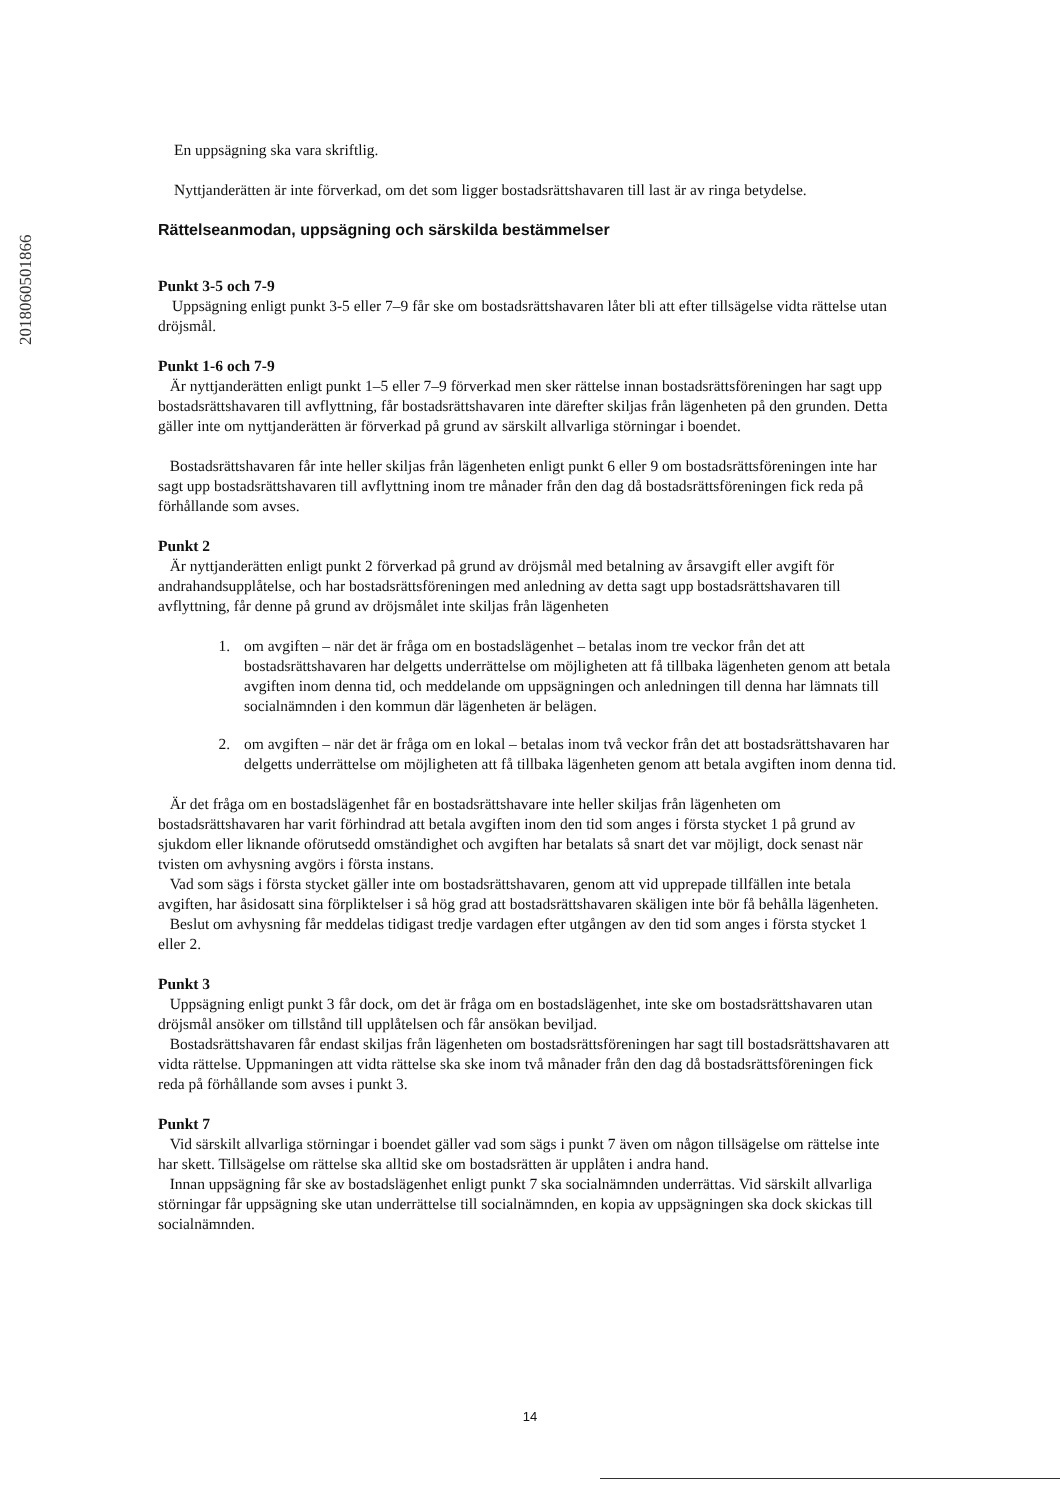201806050​1866
En uppsägning ska vara skriftlig.
Nyttjanderätten är inte förverkad, om det som ligger bostadsrättshavaren till last är av ringa betydelse.
Rättelseanmodan, uppsägning och särskilda bestämmelser
Punkt 3-5 och 7-9
Uppsägning enligt punkt 3-5 eller 7–9 får ske om bostadsrättshavaren låter bli att efter tillsägelse vidta rättelse utan dröjsmål.
Punkt 1-6 och 7-9
Är nyttjanderätten enligt punkt 1–5 eller 7–9 förverkad men sker rättelse innan bostadsrättsföreningen har sagt upp bostadsrättshavaren till avflyttning, får bostadsrättshavaren inte därefter skiljas från lägenheten på den grunden. Detta gäller inte om nyttjanderätten är förverkad på grund av särskilt allvarliga störningar i boendet.
Bostadsrättshavaren får inte heller skiljas från lägenheten enligt punkt 6 eller 9 om bostadsrättsföreningen inte har sagt upp bostadsrättshavaren till avflyttning inom tre månader från den dag då bostadsrättsföreningen fick reda på förhållande som avses.
Punkt 2
Är nyttjanderätten enligt punkt 2 förverkad på grund av dröjsmål med betalning av årsavgift eller avgift för andrahandsupplåtelse, och har bostadsrättsföreningen med anledning av detta sagt upp bostadsrättshavaren till avflyttning, får denne på grund av dröjsmålet inte skiljas från lägenheten
1. om avgiften – när det är fråga om en bostadslägenhet – betalas inom tre veckor från det att bostadsrättshavaren har delgetts underrättelse om möjligheten att få tillbaka lägenheten genom att betala avgiften inom denna tid, och meddelande om uppsägningen och anledningen till denna har lämnats till socialnämnden i den kommun där lägenheten är belägen.
2. om avgiften – när det är fråga om en lokal – betalas inom två veckor från det att bostadsrättshavaren har delgetts underrättelse om möjligheten att få tillbaka lägenheten genom att betala avgiften inom denna tid.
Är det fråga om en bostadslägenhet får en bostadsrättshavare inte heller skiljas från lägenheten om bostadsrättshavaren har varit förhindrad att betala avgiften inom den tid som anges i första stycket 1 på grund av sjukdom eller liknande oförutsedd omständighet och avgiften har betalats så snart det var möjligt, dock senast när tvisten om avhysning avgörs i första instans.
Vad som sägs i första stycket gäller inte om bostadsrättshavaren, genom att vid upprepade tillfällen inte betala avgiften, har åsidosatt sina förpliktelser i så hög grad att bostadsrättshavaren skäligen inte bör få behålla lägenheten.
Beslut om avhysning får meddelas tidigast tredje vardagen efter utgången av den tid som anges i första stycket 1 eller 2.
Punkt 3
Uppsägning enligt punkt 3 får dock, om det är fråga om en bostadslägenhet, inte ske om bostadsrättshavaren utan dröjsmål ansöker om tillstånd till upplåtelsen och får ansökan beviljad.
Bostadsrättshavaren får endast skiljas från lägenheten om bostadsrättsföreningen har sagt till bostadsrättshavaren att vidta rättelse. Uppmaningen att vidta rättelse ska ske inom två månader från den dag då bostadsrättsföreningen fick reda på förhållande som avses i punkt 3.
Punkt 7
Vid särskilt allvarliga störningar i boendet gäller vad som sägs i punkt 7 även om någon tillsägelse om rättelse inte har skett. Tillsägelse om rättelse ska alltid ske om bostadsrätten är upplåten i andra hand.
Innan uppsägning får ske av bostadslägenhet enligt punkt 7 ska socialnämnden underrättas. Vid särskilt allvarliga störningar får uppsägning ske utan underrättelse till socialnämnden, en kopia av uppsägningen ska dock skickas till socialnämnden.
14